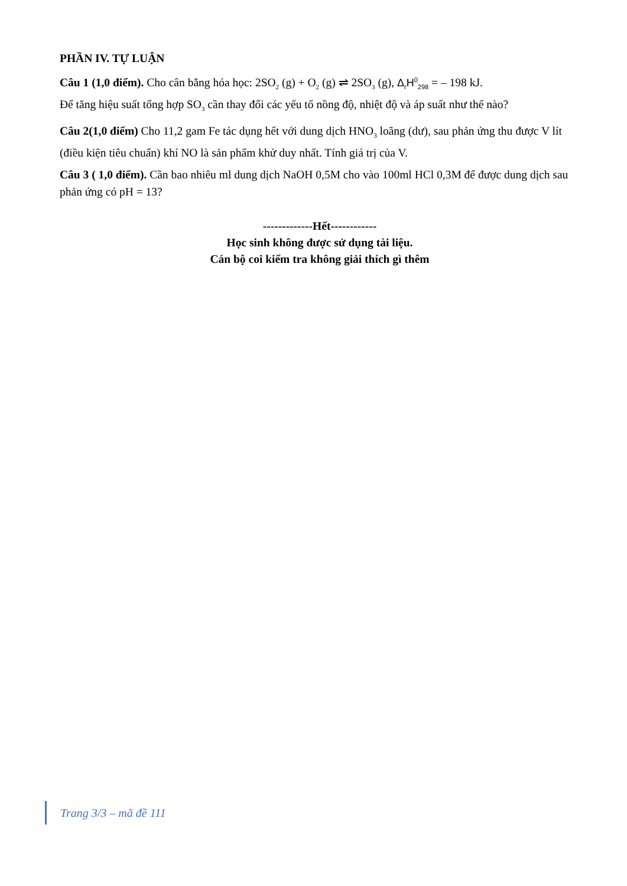PHẦN IV. TỰ LUẬN
Câu 1 (1,0 điểm). Cho cân bằng hóa học: 2SO<sub>2</sub> (g) + O<sub>2</sub> (g) ⇌ 2SO<sub>3</sub> (g), Δ<sub>r</sub>H<sup>0</sup><sub>298</sub> = – 198 kJ.
Để tăng hiệu suất tổng hợp SO<sub>3</sub> cần thay đổi các yếu tố nồng độ, nhiệt độ và áp suất như thế nào?
Câu 2(1,0 điểm) Cho 11,2 gam Fe tác dụng hết với dung dịch HNO<sub>3</sub> loãng (dư), sau phản ứng thu được V lít (điều kiện tiêu chuẩn) khí NO là sản phẩm khử duy nhất. Tính giá trị của V.
Câu 3 ( 1,0 điểm). Cần bao nhiêu ml dung dịch NaOH 0,5M cho vào 100ml HCl 0,3M để được dung dịch sau phản ứng có pH = 13?
-------------Hết------------
Học sinh không được sử dụng tài liệu.
Cán bộ coi kiểm tra không giải thích gì thêm
Trang 3/3 – mã đề 111